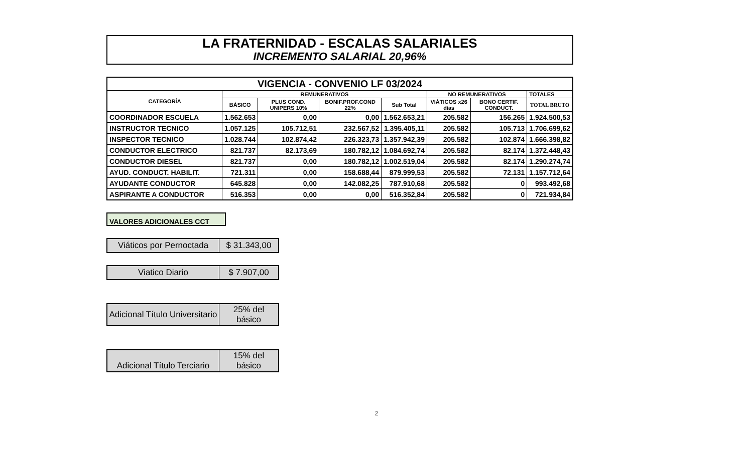LA FRATERNIDAD - ESCALAS SALARIALES
INCREMENTO SALARIAL 20,96%
| VIGENCIA - CONVENIO LF 03/2024 | | | | | | | |
| --- | --- | --- | --- | --- | --- | --- | --- |
| CATEGORÍA | REMUNERATIVOS | | | | NO REMUNERATIVOS | | TOTALES |
| | BÁSICO | PLUS COND. UNIPERS 10% | BONIF.PROF.COND 22% | Sub Total | VIÁTICOS x26 días | BONO CERTIF. CONDUCT. | TOTAL BRUTO |
| COORDINADOR ESCUELA | 1.562.653 | 0,00 | 0,00 | 1.562.653,21 | 205.582 | 156.265 | 1.924.500,53 |
| INSTRUCTOR TECNICO | 1.057.125 | 105.712,51 | 232.567,52 | 1.395.405,11 | 205.582 | 105.713 | 1.706.699,62 |
| INSPECTOR TECNICO | 1.028.744 | 102.874,42 | 226.323,73 | 1.357.942,39 | 205.582 | 102.874 | 1.666.398,82 |
| CONDUCTOR ELECTRICO | 821.737 | 82.173,69 | 180.782,12 | 1.084.692,74 | 205.582 | 82.174 | 1.372.448,43 |
| CONDUCTOR DIESEL | 821.737 | 0,00 | 180.782,12 | 1.002.519,04 | 205.582 | 82.174 | 1.290.274,74 |
| AYUD. CONDUCT. HABILIT. | 721.311 | 0,00 | 158.688,44 | 879.999,53 | 205.582 | 72.131 | 1.157.712,64 |
| AYUDANTE CONDUCTOR | 645.828 | 0,00 | 142.082,25 | 787.910,68 | 205.582 | 0 | 993.492,68 |
| ASPIRANTE A CONDUCTOR | 516.353 | 0,00 | 0,00 | 516.352,84 | 205.582 | 0 | 721.934,84 |
VALORES ADICIONALES CCT
| Viáticos por Pernoctada | $ 31.343,00 |
| Viatico Diario | $ 7.907,00 |
| Adicional Título Universitario | 25% del básico |
| Adicional Título Terciario | 15% del básico |
2